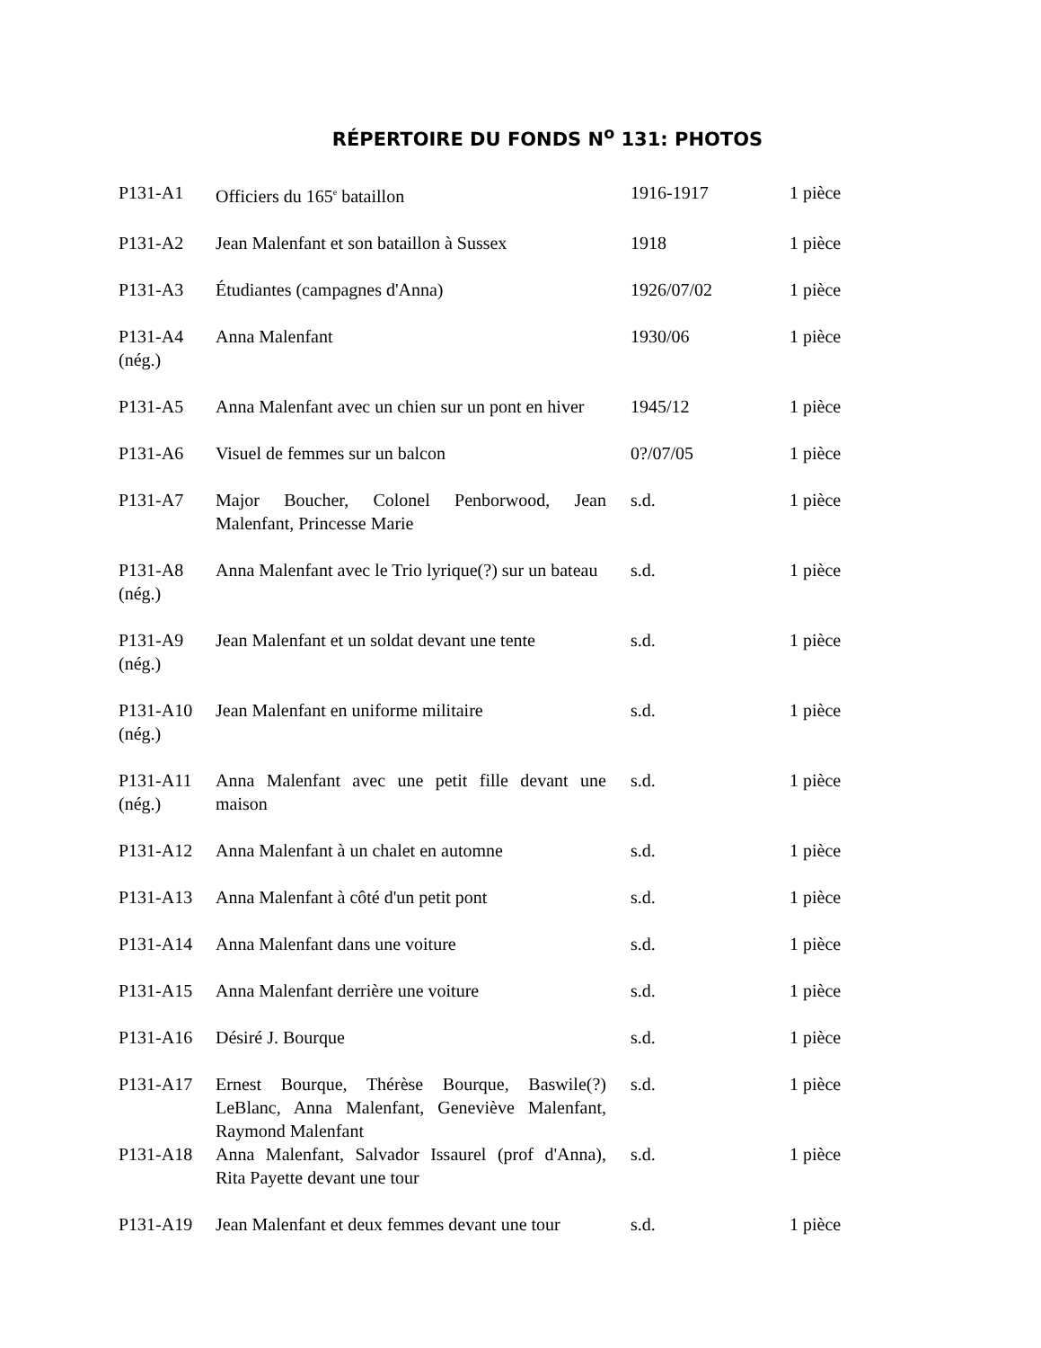RÉPERTOIRE DU FONDS N<sup>o</sup> 131: PHOTOS
| P131-A1 | Officiers du 165<sup>e</sup> bataillon | 1916-1917 | 1 pièce |
| P131-A2 | Jean Malenfant et son bataillon à Sussex | 1918 | 1 pièce |
| P131-A3 | Étudiantes (campagnes d'Anna) | 1926/07/02 | 1 pièce |
| P131-A4 (nég.) | Anna Malenfant | 1930/06 | 1 pièce |
| P131-A5 | Anna Malenfant avec un chien sur un pont en hiver | 1945/12 | 1 pièce |
| P131-A6 | Visuel de femmes sur un balcon | 0?/07/05 | 1 pièce |
| P131-A7 | Major Boucher, Colonel Penborwood, Jean Malenfant, Princesse Marie | s.d. | 1 pièce |
| P131-A8 (nég.) | Anna Malenfant avec le Trio lyrique(?) sur un bateau | s.d. | 1 pièce |
| P131-A9 (nég.) | Jean Malenfant et un soldat devant une tente | s.d. | 1 pièce |
| P131-A10 (nég.) | Jean Malenfant en uniforme militaire | s.d. | 1 pièce |
| P131-A11 (nég.) | Anna Malenfant avec une petit fille devant une maison | s.d. | 1 pièce |
| P131-A12 | Anna Malenfant à un chalet en automne | s.d. | 1 pièce |
| P131-A13 | Anna Malenfant à côté d'un petit pont | s.d. | 1 pièce |
| P131-A14 | Anna Malenfant dans une voiture | s.d. | 1 pièce |
| P131-A15 | Anna Malenfant derrière une voiture | s.d. | 1 pièce |
| P131-A16 | Désiré J. Bourque | s.d. | 1 pièce |
| P131-A17 | Ernest Bourque, Thérèse Bourque, Baswile(?) LeBlanc, Anna Malenfant, Geneviève Malenfant, Raymond Malenfant | s.d. | 1 pièce |
| P131-A18 | Anna Malenfant, Salvador Issaurel (prof d'Anna), Rita Payette devant une tour | s.d. | 1 pièce |
| P131-A19 | Jean Malenfant et deux femmes devant une tour | s.d. | 1 pièce |